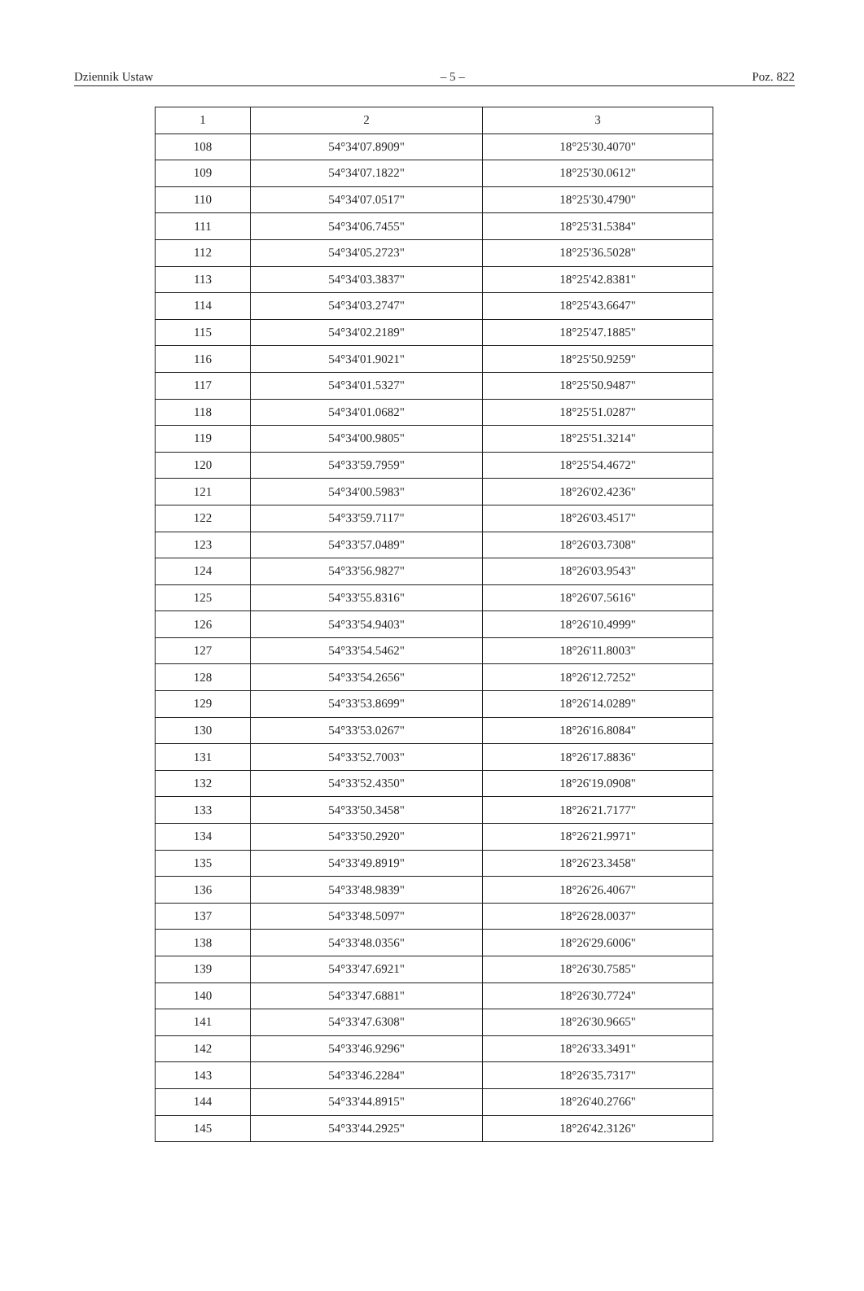Dziennik Ustaw – 5 – Poz. 822
| 1 | 2 | 3 |
| --- | --- | --- |
| 108 | 54°34'07.8909" | 18°25'30.4070" |
| 109 | 54°34'07.1822" | 18°25'30.0612" |
| 110 | 54°34'07.0517" | 18°25'30.4790" |
| 111 | 54°34'06.7455" | 18°25'31.5384" |
| 112 | 54°34'05.2723" | 18°25'36.5028" |
| 113 | 54°34'03.3837" | 18°25'42.8381" |
| 114 | 54°34'03.2747" | 18°25'43.6647" |
| 115 | 54°34'02.2189" | 18°25'47.1885" |
| 116 | 54°34'01.9021" | 18°25'50.9259" |
| 117 | 54°34'01.5327" | 18°25'50.9487" |
| 118 | 54°34'01.0682" | 18°25'51.0287" |
| 119 | 54°34'00.9805" | 18°25'51.3214" |
| 120 | 54°33'59.7959" | 18°25'54.4672" |
| 121 | 54°34'00.5983" | 18°26'02.4236" |
| 122 | 54°33'59.7117" | 18°26'03.4517" |
| 123 | 54°33'57.0489" | 18°26'03.7308" |
| 124 | 54°33'56.9827" | 18°26'03.9543" |
| 125 | 54°33'55.8316" | 18°26'07.5616" |
| 126 | 54°33'54.9403" | 18°26'10.4999" |
| 127 | 54°33'54.5462" | 18°26'11.8003" |
| 128 | 54°33'54.2656" | 18°26'12.7252" |
| 129 | 54°33'53.8699" | 18°26'14.0289" |
| 130 | 54°33'53.0267" | 18°26'16.8084" |
| 131 | 54°33'52.7003" | 18°26'17.8836" |
| 132 | 54°33'52.4350" | 18°26'19.0908" |
| 133 | 54°33'50.3458" | 18°26'21.7177" |
| 134 | 54°33'50.2920" | 18°26'21.9971" |
| 135 | 54°33'49.8919" | 18°26'23.3458" |
| 136 | 54°33'48.9839" | 18°26'26.4067" |
| 137 | 54°33'48.5097" | 18°26'28.0037" |
| 138 | 54°33'48.0356" | 18°26'29.6006" |
| 139 | 54°33'47.6921" | 18°26'30.7585" |
| 140 | 54°33'47.6881" | 18°26'30.7724" |
| 141 | 54°33'47.6308" | 18°26'30.9665" |
| 142 | 54°33'46.9296" | 18°26'33.3491" |
| 143 | 54°33'46.2284" | 18°26'35.7317" |
| 144 | 54°33'44.8915" | 18°26'40.2766" |
| 145 | 54°33'44.2925" | 18°26'42.3126" |